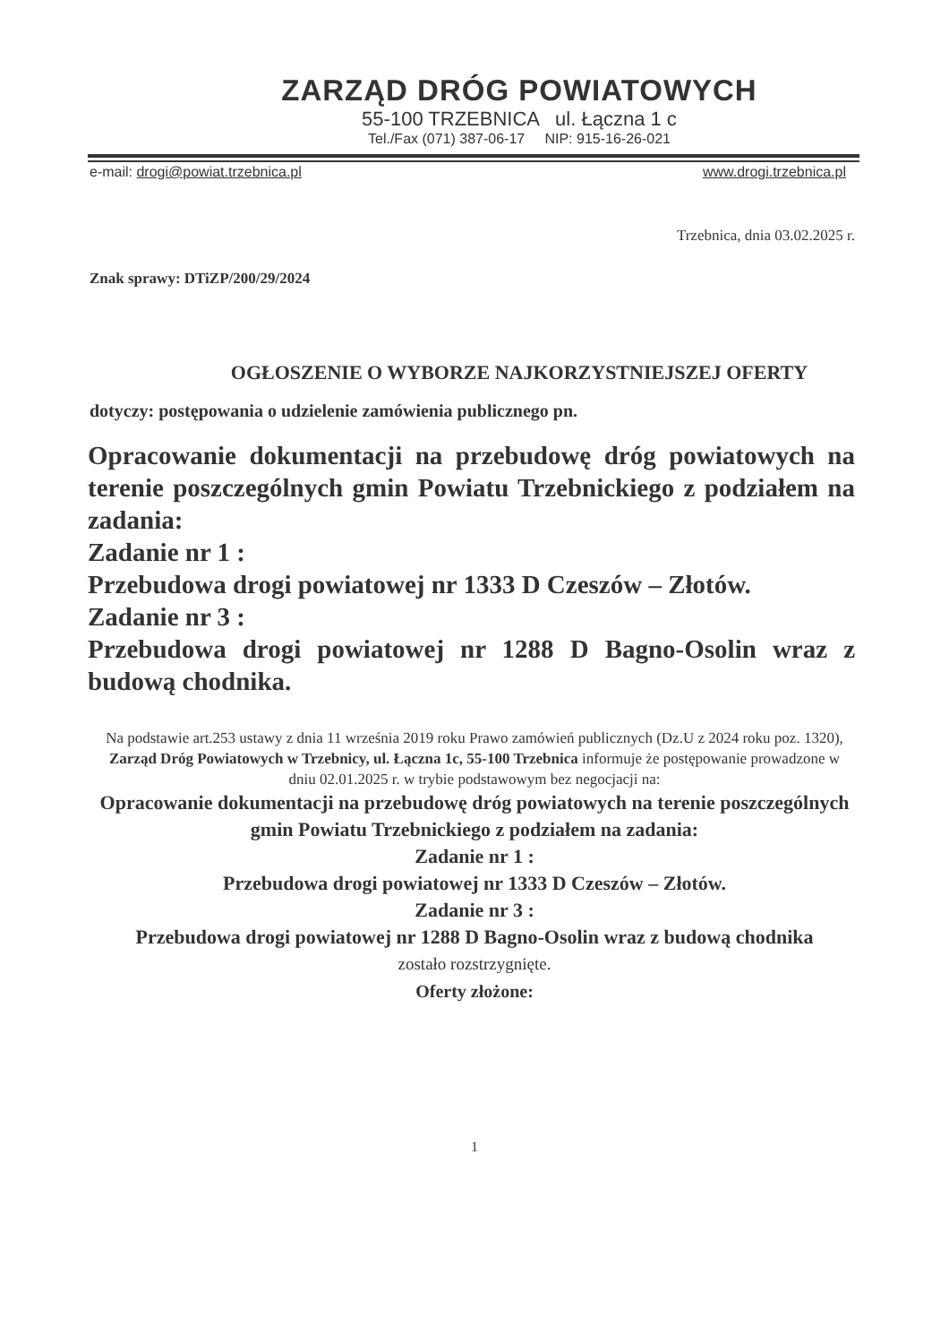ZARZĄD DRÓG POWIATOWYCH
55-100 TRZEBNICA ul. Łączna 1 c
Tel./Fax (071) 387-06-17 NIP: 915-16-26-021
e-mail: drogi@powiat.trzebnica.pl www.drogi.trzebnica.pl
Trzebnica, dnia 03.02.2025 r.
Znak sprawy: DTiZP/200/29/2024
OGŁOSZENIE O WYBORZE NAJKORZYSTNIEJSZEJ OFERTY
dotyczy: postępowania o udzielenie zamówienia publicznego pn.
Opracowanie dokumentacji na przebudowę dróg powiatowych na terenie poszczególnych gmin Powiatu Trzebnickiego z podziałem na zadania:
Zadanie nr 1 :
Przebudowa drogi powiatowej nr 1333 D Czeszów – Złotów.
Zadanie nr 3 :
Przebudowa drogi powiatowej nr 1288 D Bagno-Osolin wraz z budową chodnika.
Na podstawie art.253 ustawy z dnia 11 września 2019 roku Prawo zamówień publicznych (Dz.U z 2024 roku poz. 1320), Zarząd Dróg Powiatowych w Trzebnicy, ul. Łączna 1c, 55-100 Trzebnica informuje że postępowanie prowadzone w dniu 02.01.2025 r. w trybie podstawowym bez negocjacji na:
Opracowanie dokumentacji na przebudowę dróg powiatowych na terenie poszczególnych gmin Powiatu Trzebnickiego z podziałem na zadania:
Zadanie nr 1 :
Przebudowa drogi powiatowej nr 1333 D Czeszów – Złotów.
Zadanie nr 3 :
Przebudowa drogi powiatowej nr 1288 D Bagno-Osolin wraz z budową chodnika
zostało rozstrzygnięte.
Oferty złożone:
1